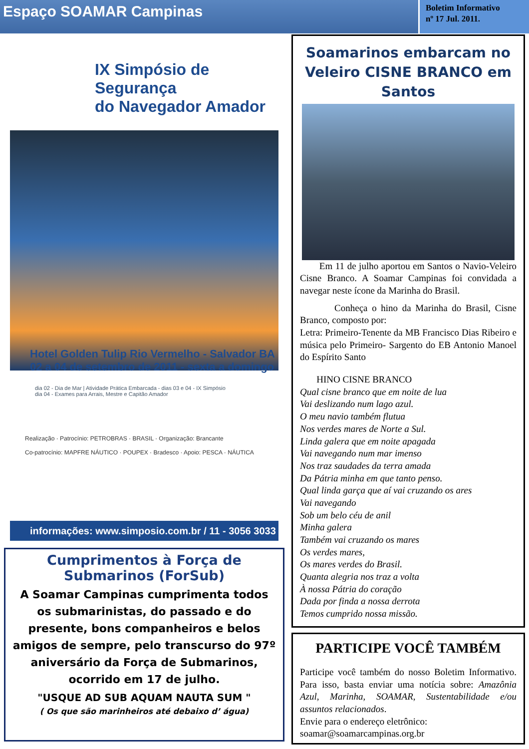Espaço SOAMAR Campinas
Boletim Informativo
nº 17 Jul. 2011.
IX Simpósio de Segurança
do Navegador Amador
Hotel Golden Tulip Rio Vermelho - Salvador BA
02 a 04 de setembro de 2011 - sexta a domingo
dia 02 - Dia de Mar | Atividade Prática Embarcada - dias 03 e 04 - IX Simpósio
dia 04 - Exames para Arrais, Mestre e Capitão Amador
Realização · Patrocínio: PETROBRAS · BRASIL · Organização: Brancante
Co-patrocínio: MAPFRE NÁUTICO · POUPEX · Bradesco · Apoio: PESCA · NÁUTICA
informações: www.simposio.com.br / 11 - 3056 3033
Cumprimentos à Força de Submarinos (ForSub)
A Soamar Campinas cumprimenta todos os submarinistas, do passado e do presente, bons companheiros e belos amigos de sempre, pelo transcurso do 97º aniversário da Força de Submarinos, ocorrido em 17 de julho.
"USQUE AD SUB AQUAM NAUTA SUM "
( Os que são marinheiros até debaixo d’ água)
Soamarinos embarcam no Veleiro CISNE BRANCO em Santos
Em 11 de julho aportou em Santos o Navio-Veleiro Cisne Branco. A Soamar Campinas foi convidada a navegar neste ícone da Marinha do Brasil.
Conheça o hino da Marinha do Brasil, Cisne Branco, composto por:
Letra: Primeiro-Tenente da MB Francisco Dias Ribeiro e música pelo Primeiro- Sargento do EB Antonio Manoel do Espírito Santo
HINO CISNE BRANCO
Qual cisne branco que em noite de lua
Vai deslizando num lago azul.
O meu navio também flutua
Nos verdes mares de Norte a Sul.
Linda galera que em noite apagada
Vai navegando num mar imenso
Nos traz saudades da terra amada
Da Pátria minha em que tanto penso.
Qual linda garça que aí vai cruzando os ares
Vai navegando
Sob um belo céu de anil
Minha galera
Também vai cruzando os mares
Os verdes mares,
Os mares verdes do Brasil.
Quanta alegria nos traz a volta
À nossa Pátria do coração
Dada por finda a nossa derrota
Temos cumprido nossa missão.
PARTICIPE VOCÊ TAMBÉM
Participe você também do nosso Boletim Informativo. Para isso, basta enviar uma notícia sobre: Amazônia Azul, Marinha, SOAMAR, Sustentabilidade e/ou assuntos relacionados.
Envie para o endereço eletrônico:
soamar@soamarcampinas.org.br